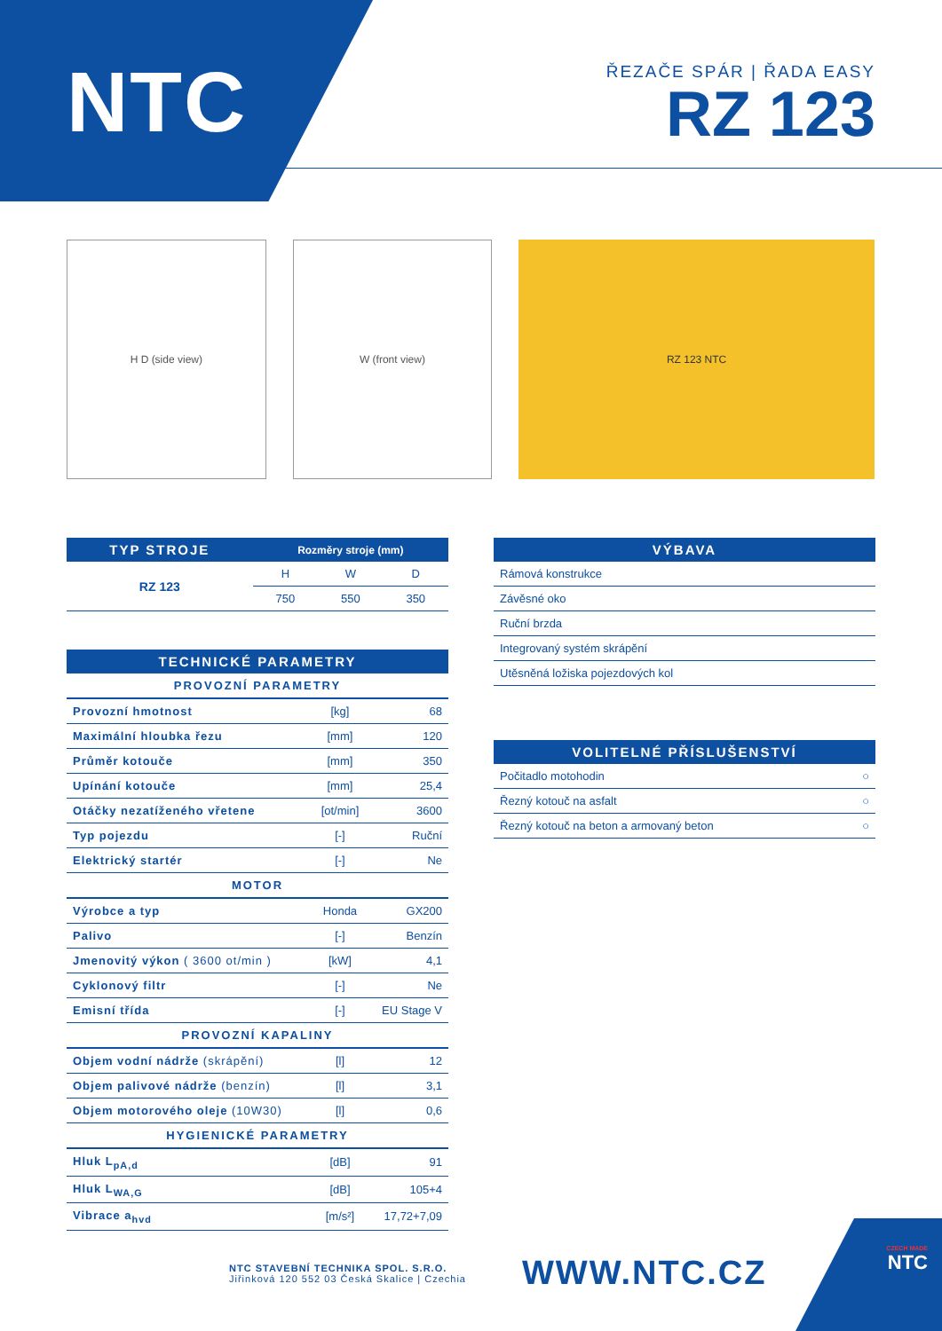NTC
ŘEZAČE SPÁR | ŘADA EASY
RZ 123
H D (side view) W (front view) RZ 123 NTC
| TYP STROJE | Rozměry stroje (mm) | | |
| --- | --- | --- | --- |
| RZ 123 | H | W | D |
| | 750 | 550 | 350 |
| TECHNICKÉ PARAMETRY | | |
| --- | --- | --- |
| PROVOZNÍ PARAMETRY | | |
| Provozní hmotnost | [kg] | 68 |
| Maximální hloubka řezu | [mm] | 120 |
| Průměr kotouče | [mm] | 350 |
| Upínání kotouče | [mm] | 25,4 |
| Otáčky nezatíženého vřetene | [ot/min] | 3600 |
| Typ pojezdu | [-] | Ruční |
| Elektrický startér | [-] | Ne |
| MOTOR | | |
| Výrobce a typ | Honda | GX200 |
| Palivo | [-] | Benzín |
| Jmenovitý výkon ( 3600 ot/min ) | [kW] | 4,1 |
| Cyklonový filtr | [-] | Ne |
| Emisní třída | [-] | EU Stage V |
| PROVOZNÍ KAPALINY | | |
| Objem vodní nádrže (skrápění) | [l] | 12 |
| Objem palivové nádrže (benzín) | [l] | 3,1 |
| Objem motorového oleje (10W30) | [l] | 0,6 |
| HYGIENICKÉ PARAMETRY | | |
| Hluk L<sub>pA,d</sub> | [dB] | 91 |
| Hluk L<sub>WA,G</sub> | [dB] | 105+4 |
| Vibrace a<sub>hvd</sub> | [m/s²] | 17,72+7,09 |
| VÝBAVA |
| --- |
| Rámová konstrukce |
| Závěsné oko |
| Ruční brzda |
| Integrovaný systém skrápění |
| Utěsněná ložiska pojezdových kol |
| VOLITELNÉ PŘÍSLUŠENSTVÍ | |
| --- | --- |
| Počitadlo motohodin | ○ |
| Řezný kotouč na asfalt | ○ |
| Řezný kotouč na beton a armovaný beton | ○ |
NTC STAVEBNÍ TECHNIKA SPOL. S.R.O.
Jiřinková 120 552 03 Česká Skalice | Czechia
WWW.NTC.CZ
CZECH MADE
NTC